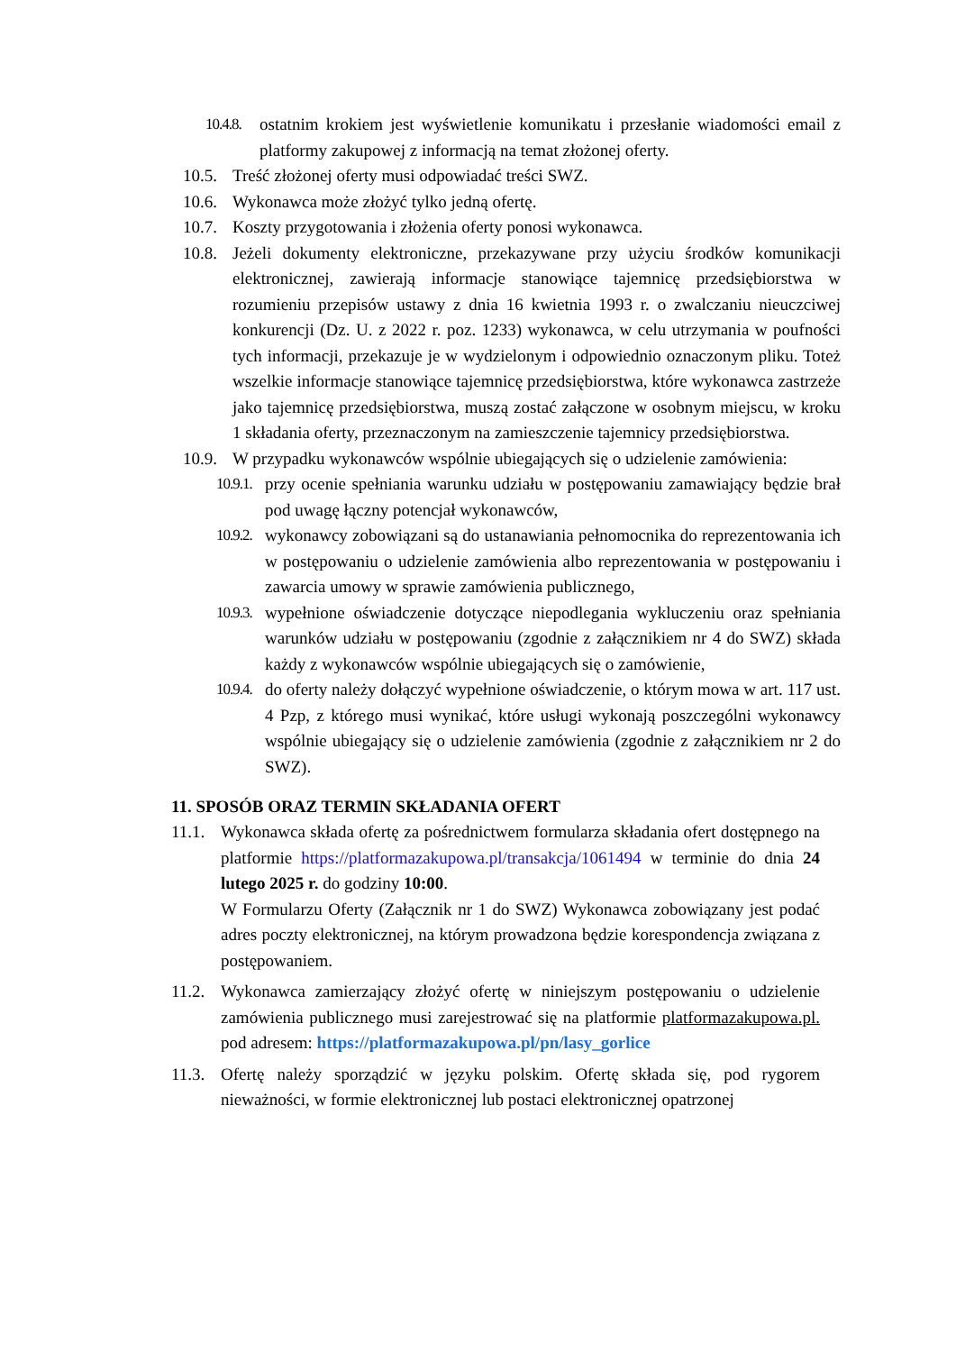10.4.8. ostatnim krokiem jest wyświetlenie komunikatu i przesłanie wiadomości email z platformy zakupowej z informacją na temat złożonej oferty.
10.5. Treść złożonej oferty musi odpowiadać treści SWZ.
10.6. Wykonawca może złożyć tylko jedną ofertę.
10.7. Koszty przygotowania i złożenia oferty ponosi wykonawca.
10.8. Jeżeli dokumenty elektroniczne, przekazywane przy użyciu środków komunikacji elektronicznej, zawierają informacje stanowiące tajemnicę przedsiębiorstwa w rozumieniu przepisów ustawy z dnia 16 kwietnia 1993 r. o zwalczaniu nieuczciwej konkurencji (Dz. U. z 2022 r. poz. 1233) wykonawca, w celu utrzymania w poufności tych informacji, przekazuje je w wydzielonym i odpowiednio oznaczonym pliku. Toteż wszelkie informacje stanowiące tajemnicę przedsiębiorstwa, które wykonawca zastrzeże jako tajemnicę przedsiębiorstwa, muszą zostać załączone w osobnym miejscu, w kroku 1 składania oferty, przeznaczonym na zamieszczenie tajemnicy przedsiębiorstwa.
10.9. W przypadku wykonawców wspólnie ubiegających się o udzielenie zamówienia:
10.9.1. przy ocenie spełniania warunku udziału w postępowaniu zamawiający będzie brał pod uwagę łączny potencjał wykonawców,
10.9.2. wykonawcy zobowiązani są do ustanawiania pełnomocnika do reprezentowania ich w postępowaniu o udzielenie zamówienia albo reprezentowania w postępowaniu i zawarcia umowy w sprawie zamówienia publicznego,
10.9.3. wypełnione oświadczenie dotyczące niepodlegania wykluczeniu oraz spełniania warunków udziału w postępowaniu (zgodnie z załącznikiem nr 4 do SWZ) składa każdy z wykonawców wspólnie ubiegających się o zamówienie,
10.9.4. do oferty należy dołączyć wypełnione oświadczenie, o którym mowa w art. 117 ust. 4 Pzp, z którego musi wynikać, które usługi wykonają poszczególni wykonawcy wspólnie ubiegający się o udzielenie zamówienia (zgodnie z załącznikiem nr 2 do SWZ).
11. SPOSÓB ORAZ TERMIN SKŁADANIA OFERT
11.1. Wykonawca składa ofertę za pośrednictwem formularza składania ofert dostępnego na platformie https://platformazakupowa.pl/transakcja/1061494 w terminie do dnia 24 lutego 2025 r. do godziny 10:00.
W Formularzu Oferty (Załącznik nr 1 do SWZ) Wykonawca zobowiązany jest podać adres poczty elektronicznej, na którym prowadzona będzie korespondencja związana z postępowaniem.
11.2. Wykonawca zamierzający złożyć ofertę w niniejszym postępowaniu o udzielenie zamówienia publicznego musi zarejestrować się na platformie platformazakupowa.pl. pod adresem: https://platformazakupowa.pl/pn/lasy_gorlice
11.3. Ofertę należy sporządzić w języku polskim. Ofertę składa się, pod rygorem nieważności, w formie elektronicznej lub postaci elektronicznej opatrzonej